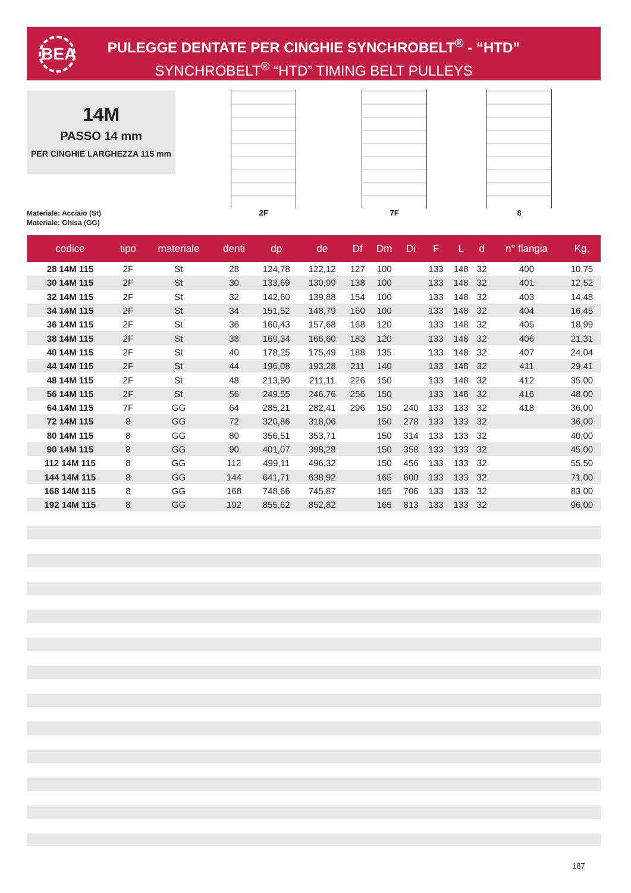BEA
PULEGGE DENTATE PER CINGHIE SYNCHROBELT<sup>®</sup> - “HTD”
SYNCHROBELT<sup>®</sup> “HTD” TIMING BELT PULLEYS
14M
PASSO 14 mm
PER CINGHIE LARGHEZZA 115 mm
Materiale: Acciaio (St)
Materiale: Ghisa (GG)
2F 7F 8
| codice | tipo | materiale | denti | dp | de | Df | Dm | Di | F | L | d | n° flangia | Kg. |
| --- | --- | --- | --- | --- | --- | --- | --- | --- | --- | --- | --- | --- | --- |
| 28 14M 115 | 2F | St | 28 | 124,78 | 122,12 | 127 | 100 | | 133 | 148 | 32 | 400 | 10,75 |
| 30 14M 115 | 2F | St | 30 | 133,69 | 130,99 | 138 | 100 | | 133 | 148 | 32 | 401 | 12,52 |
| 32 14M 115 | 2F | St | 32 | 142,60 | 139,88 | 154 | 100 | | 133 | 148 | 32 | 403 | 14,48 |
| 34 14M 115 | 2F | St | 34 | 151,52 | 148,79 | 160 | 100 | | 133 | 148 | 32 | 404 | 16,45 |
| 36 14M 115 | 2F | St | 36 | 160,43 | 157,68 | 168 | 120 | | 133 | 148 | 32 | 405 | 18,99 |
| 38 14M 115 | 2F | St | 38 | 169,34 | 166,60 | 183 | 120 | | 133 | 148 | 32 | 406 | 21,31 |
| 40 14M 115 | 2F | St | 40 | 178,25 | 175,49 | 188 | 135 | | 133 | 148 | 32 | 407 | 24,04 |
| 44 14M 115 | 2F | St | 44 | 196,08 | 193,28 | 211 | 140 | | 133 | 148 | 32 | 411 | 29,41 |
| 48 14M 115 | 2F | St | 48 | 213,90 | 211,11 | 226 | 150 | | 133 | 148 | 32 | 412 | 35,00 |
| 56 14M 115 | 2F | St | 56 | 249,55 | 246,76 | 256 | 150 | | 133 | 148 | 32 | 416 | 48,00 |
| 64 14M 115 | 7F | GG | 64 | 285,21 | 282,41 | 296 | 150 | 240 | 133 | 133 | 32 | 418 | 36,00 |
| 72 14M 115 | 8 | GG | 72 | 320,86 | 318,06 | | 150 | 278 | 133 | 133 | 32 | | 36,00 |
| 80 14M 115 | 8 | GG | 80 | 356,51 | 353,71 | | 150 | 314 | 133 | 133 | 32 | | 40,00 |
| 90 14M 115 | 8 | GG | 90 | 401,07 | 398,28 | | 150 | 358 | 133 | 133 | 32 | | 45,00 |
| 112 14M 115 | 8 | GG | 112 | 499,11 | 496,32 | | 150 | 456 | 133 | 133 | 32 | | 55,50 |
| 144 14M 115 | 8 | GG | 144 | 641,71 | 638,92 | | 165 | 600 | 133 | 133 | 32 | | 71,00 |
| 168 14M 115 | 8 | GG | 168 | 748,66 | 745,87 | | 165 | 706 | 133 | 133 | 32 | | 83,00 |
| 192 14M 115 | 8 | GG | 192 | 855,62 | 852,82 | | 165 | 813 | 133 | 133 | 32 | | 96,00 |
187